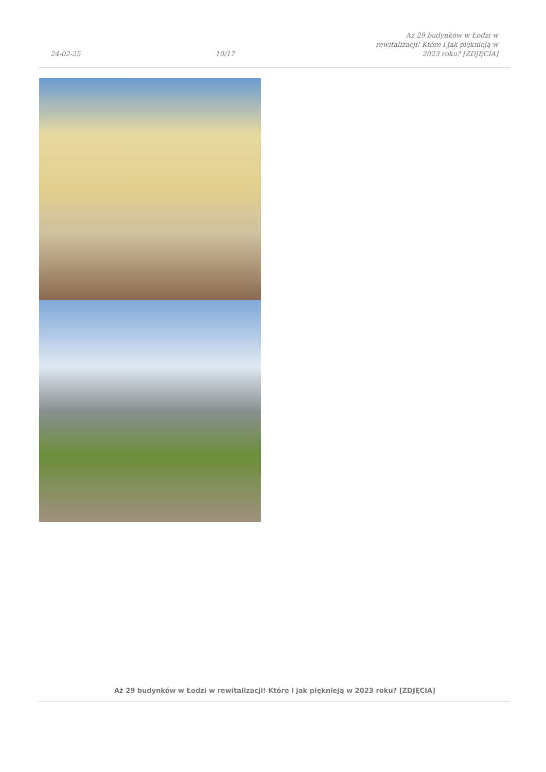24-02-25
10/17
Aż 29 budynków w Łodzi w rewitalizacji! Które i jak pięknieją w 2023 roku? [ZDJĘCIA]
Aż 29 budynków w Łodzi w rewitalizacji! Które i jak pięknieją w 2023 roku? [ZDJĘCIA]